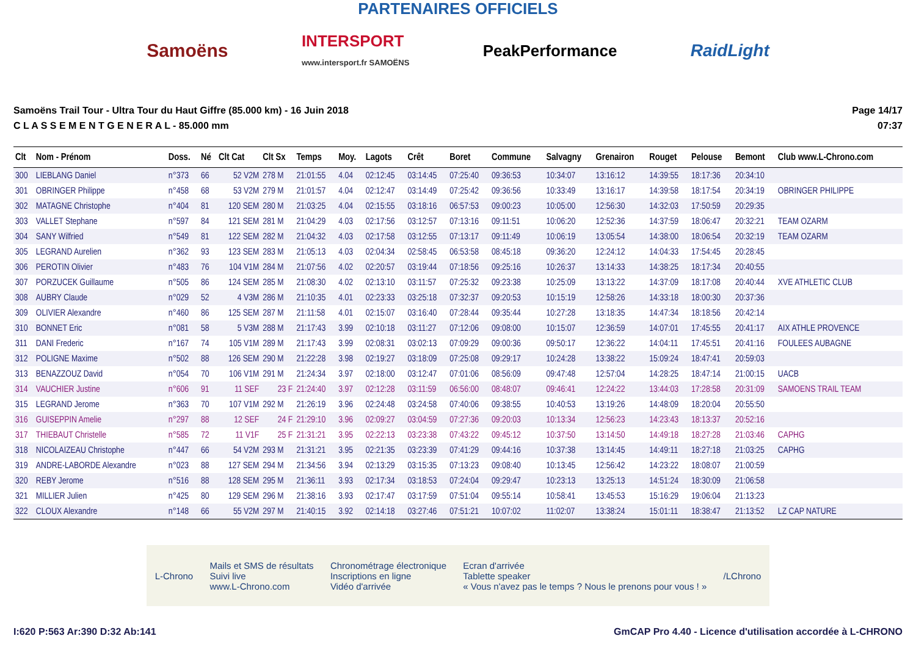PARTENAIRES OFFICIELS
Samoëns INTERSPORT
www.intersport.fr SAMOËNS PeakPerformance RaidLight
Samoëns Trail Tour - Ultra Tour du Haut Giffre (85.000 km) - 16 Juin 2018
C L A S S E M E N T G E N E R A L - 85.000 mm
Page 14/17
07:37
| Clt | Nom - Prénom | Doss. | Né | Clt Cat | Clt Sx | Temps | Moy. | Lagots | Crêt | Boret | Commune | Salvagny | Grenairon | Rouget | Pelouse | Bemont | Club www.L-Chrono.com |
| --- | --- | --- | --- | --- | --- | --- | --- | --- | --- | --- | --- | --- | --- | --- | --- | --- | --- |
| 300 | LIEBLANG Daniel | n°373 | 66 | 52 V2M | 278 M | 21:01:55 | 4.04 | 02:12:45 | 03:14:45 | 07:25:40 | 09:36:53 | 10:34:07 | 13:16:12 | 14:39:55 | 18:17:36 | 20:34:10 | |
| 301 | OBRINGER Philippe | n°458 | 68 | 53 V2M | 279 M | 21:01:57 | 4.04 | 02:12:47 | 03:14:49 | 07:25:42 | 09:36:56 | 10:33:49 | 13:16:17 | 14:39:58 | 18:17:54 | 20:34:19 | OBRINGER PHILIPPE |
| 302 | MATAGNE Christophe | n°404 | 81 | 120 SEM | 280 M | 21:03:25 | 4.04 | 02:15:55 | 03:18:16 | 06:57:53 | 09:00:23 | 10:05:00 | 12:56:30 | 14:32:03 | 17:50:59 | 20:29:35 | |
| 303 | VALLET Stephane | n°597 | 84 | 121 SEM | 281 M | 21:04:29 | 4.03 | 02:17:56 | 03:12:57 | 07:13:16 | 09:11:51 | 10:06:20 | 12:52:36 | 14:37:59 | 18:06:47 | 20:32:21 | TEAM OZARM |
| 304 | SANY Wilfried | n°549 | 81 | 122 SEM | 282 M | 21:04:32 | 4.03 | 02:17:58 | 03:12:55 | 07:13:17 | 09:11:49 | 10:06:19 | 13:05:54 | 14:38:00 | 18:06:54 | 20:32:19 | TEAM OZARM |
| 305 | LEGRAND Aurelien | n°362 | 93 | 123 SEM | 283 M | 21:05:13 | 4.03 | 02:04:34 | 02:58:45 | 06:53:58 | 08:45:18 | 09:36:20 | 12:24:12 | 14:04:33 | 17:54:45 | 20:28:45 | |
| 306 | PEROTIN Olivier | n°483 | 76 | 104 V1M | 284 M | 21:07:56 | 4.02 | 02:20:57 | 03:19:44 | 07:18:56 | 09:25:16 | 10:26:37 | 13:14:33 | 14:38:25 | 18:17:34 | 20:40:55 | |
| 307 | PORZUCEK Guillaume | n°505 | 86 | 124 SEM | 285 M | 21:08:30 | 4.02 | 02:13:10 | 03:11:57 | 07:25:32 | 09:23:38 | 10:25:09 | 13:13:22 | 14:37:09 | 18:17:08 | 20:40:44 | XVE ATHLETIC CLUB |
| 308 | AUBRY Claude | n°029 | 52 | 4 V3M | 286 M | 21:10:35 | 4.01 | 02:23:33 | 03:25:18 | 07:32:37 | 09:20:53 | 10:15:19 | 12:58:26 | 14:33:18 | 18:00:30 | 20:37:36 | |
| 309 | OLIVIER Alexandre | n°460 | 86 | 125 SEM | 287 M | 21:11:58 | 4.01 | 02:15:07 | 03:16:40 | 07:28:44 | 09:35:44 | 10:27:28 | 13:18:35 | 14:47:34 | 18:18:56 | 20:42:14 | |
| 310 | BONNET Eric | n°081 | 58 | 5 V3M | 288 M | 21:17:43 | 3.99 | 02:10:18 | 03:11:27 | 07:12:06 | 09:08:00 | 10:15:07 | 12:36:59 | 14:07:01 | 17:45:55 | 20:41:17 | AIX ATHLE PROVENCE |
| 311 | DANI Frederic | n°167 | 74 | 105 V1M | 289 M | 21:17:43 | 3.99 | 02:08:31 | 03:02:13 | 07:09:29 | 09:00:36 | 09:50:17 | 12:36:22 | 14:04:11 | 17:45:51 | 20:41:16 | FOULEES AUBAGNE |
| 312 | POLIGNE Maxime | n°502 | 88 | 126 SEM | 290 M | 21:22:28 | 3.98 | 02:19:27 | 03:18:09 | 07:25:08 | 09:29:17 | 10:24:28 | 13:38:22 | 15:09:24 | 18:47:41 | 20:59:03 | |
| 313 | BENAZZOUZ David | n°054 | 70 | 106 V1M | 291 M | 21:24:34 | 3.97 | 02:18:00 | 03:12:47 | 07:01:06 | 08:56:09 | 09:47:48 | 12:57:04 | 14:28:25 | 18:47:14 | 21:00:15 | UACB |
| 314 | VAUCHIER Justine | n°606 | 91 | 11 SEF | 23 F | 21:24:40 | 3.97 | 02:12:28 | 03:11:59 | 06:56:00 | 08:48:07 | 09:46:41 | 12:24:22 | 13:44:03 | 17:28:58 | 20:31:09 | SAMOENS TRAIL TEAM |
| 315 | LEGRAND Jerome | n°363 | 70 | 107 V1M | 292 M | 21:26:19 | 3.96 | 02:24:48 | 03:24:58 | 07:40:06 | 09:38:55 | 10:40:53 | 13:19:26 | 14:48:09 | 18:20:04 | 20:55:50 | |
| 316 | GUISEPPIN Amelie | n°297 | 88 | 12 SEF | 24 F | 21:29:10 | 3.96 | 02:09:27 | 03:04:59 | 07:27:36 | 09:20:03 | 10:13:34 | 12:56:23 | 14:23:43 | 18:13:37 | 20:52:16 | |
| 317 | THIEBAUT Christelle | n°585 | 72 | 11 V1F | 25 F | 21:31:21 | 3.95 | 02:22:13 | 03:23:38 | 07:43:22 | 09:45:12 | 10:37:50 | 13:14:50 | 14:49:18 | 18:27:28 | 21:03:46 | CAPHG |
| 318 | NICOLAIZEAU Christophe | n°447 | 66 | 54 V2M | 293 M | 21:31:21 | 3.95 | 02:21:35 | 03:23:39 | 07:41:29 | 09:44:16 | 10:37:38 | 13:14:45 | 14:49:11 | 18:27:18 | 21:03:25 | CAPHG |
| 319 | ANDRE-LABORDE Alexandre | n°023 | 88 | 127 SEM | 294 M | 21:34:56 | 3.94 | 02:13:29 | 03:15:35 | 07:13:23 | 09:08:40 | 10:13:45 | 12:56:42 | 14:23:22 | 18:08:07 | 21:00:59 | |
| 320 | REBY Jerome | n°516 | 88 | 128 SEM | 295 M | 21:36:11 | 3.93 | 02:17:34 | 03:18:53 | 07:24:04 | 09:29:47 | 10:23:13 | 13:25:13 | 14:51:24 | 18:30:09 | 21:06:58 | |
| 321 | MILLIER Julien | n°425 | 80 | 129 SEM | 296 M | 21:38:16 | 3.93 | 02:17:47 | 03:17:59 | 07:51:04 | 09:55:14 | 10:58:41 | 13:45:53 | 15:16:29 | 19:06:04 | 21:13:23 | |
| 322 | CLOUX Alexandre | n°148 | 66 | 55 V2M | 297 M | 21:40:15 | 3.92 | 02:14:18 | 03:27:46 | 07:51:21 | 10:07:02 | 11:02:07 | 13:38:24 | 15:01:11 | 18:38:47 | 21:13:52 | LZ CAP NATURE |
L-Chrono Mails et SMS de résultats
Suivi live
www.L-Chrono.com Chronométrage électronique
Inscriptions en ligne
Vidéo d'arrivée Ecran d'arrivée
Tablette speaker
« Vous n'avez pas le temps ? Nous le prenons pour vous ! » /LChrono
I:620 P:563 Ar:390 D:32 Ab:141 GmCAP Pro 4.40 - Licence d'utilisation accordée à L-CHRONO